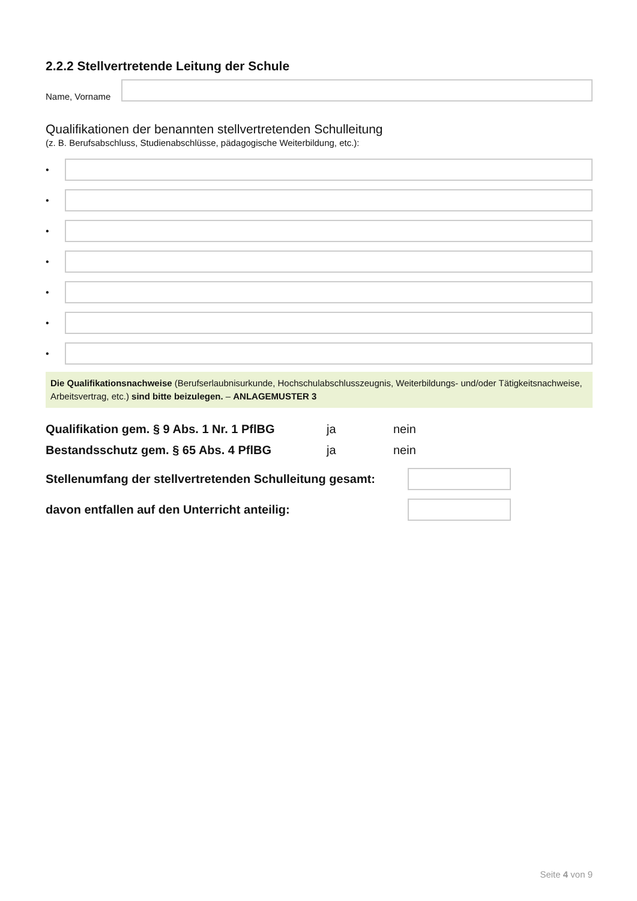2.2.2 Stellvertretende Leitung der Schule
Name, Vorname
Qualifikationen der benannten stellvertretenden Schulleitung
(z. B. Berufsabschluss, Studienabschlüsse, pädagogische Weiterbildung, etc.):
•
•
•
•
•
•
•
Die Qualifikationsnachweise (Berufserlaubnisurkunde, Hochschulabschlusszeugnis, Weiterbildungs- und/oder Tätigkeitsnachweise, Arbeitsvertrag, etc.) sind bitte beizulegen. – ANLAGEMUSTER 3
Qualifikation gem. § 9 Abs. 1 Nr. 1 PflBG
ja nein
Bestandsschutz gem. § 65 Abs. 4 PflBG ja nein
Stellenumfang der stellvertretenden Schulleitung gesamt:
davon entfallen auf den Unterricht anteilig:
Seite 4 von 9